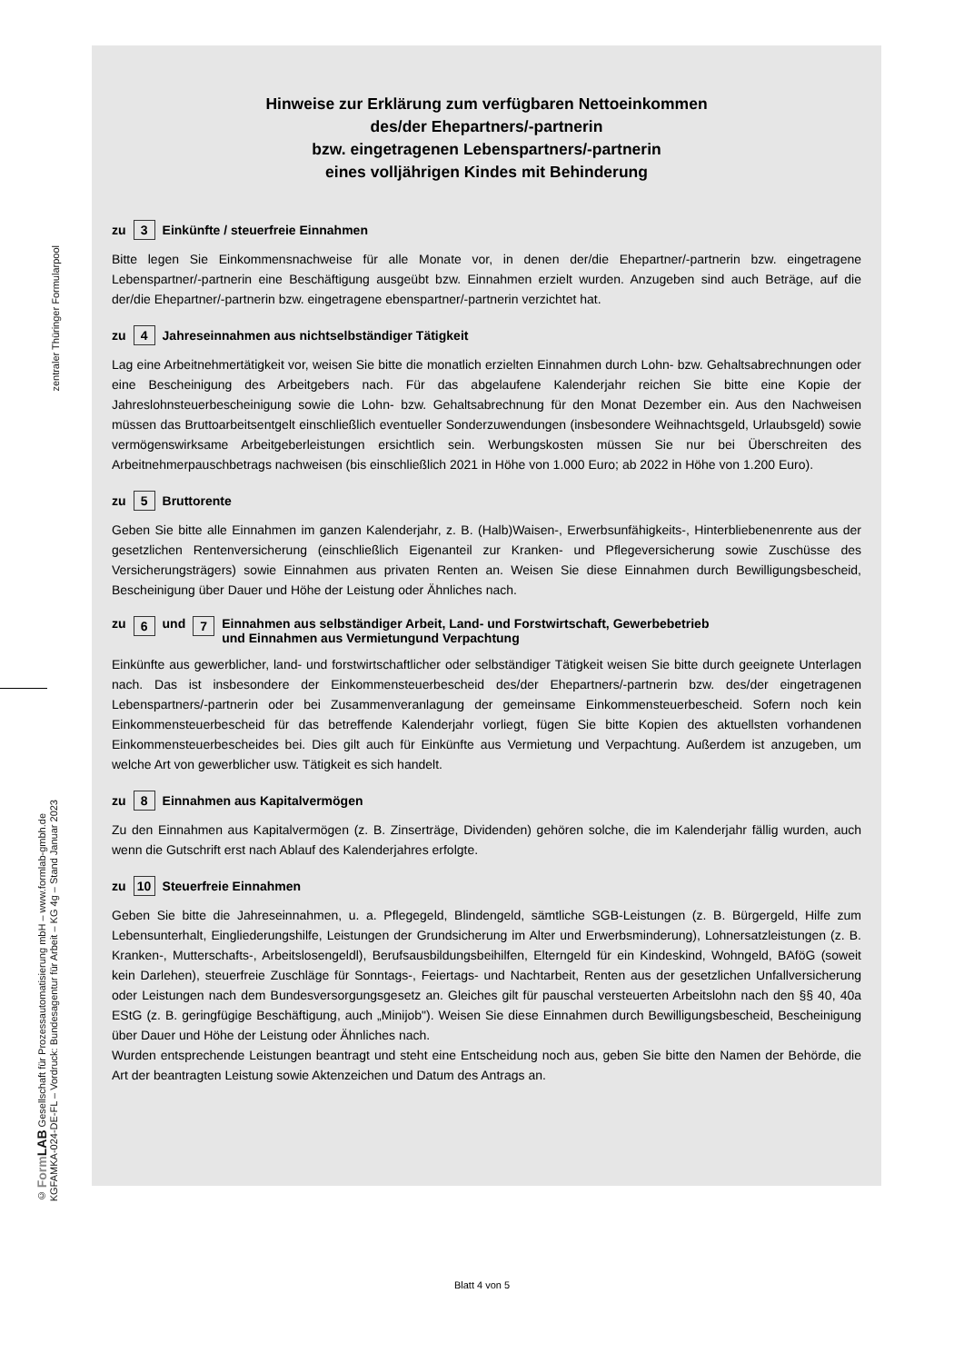zentraler Thüringer Formularpool
© Form LAB Gesellschaft für Prozessautomatisierung mbH – www.formlab-gmbh.de
KGFAMKA-024-DE-FL – Vordruck: Bundesagentur für Arbeit – KG 4g – Stand Januar 2023
Hinweise zur Erklärung zum verfügbaren Nettoeinkommen
des/der Ehepartners/-partnerin
bzw. eingetragenen Lebenspartners/-partnerin
eines volljährigen Kindes mit Behinderung
zu 3 Einkünfte / steuerfreie Einnahmen
Bitte legen Sie Einkommensnachweise für alle Monate vor, in denen der/die Ehepartner/-partnerin bzw. eingetragene Lebenspartner/-partnerin eine Beschäftigung ausgeübt bzw. Einnahmen erzielt wurden. Anzugeben sind auch Beträge, auf die der/die Ehepartner/-partnerin bzw. eingetragene ebenspartner/-partnerin verzichtet hat.
zu 4 Jahreseinnahmen aus nichtselbständiger Tätigkeit
Lag eine Arbeitnehmertätigkeit vor, weisen Sie bitte die monatlich erzielten Einnahmen durch Lohn- bzw. Gehaltsabrechnungen oder eine Bescheinigung des Arbeitgebers nach. Für das abgelaufene Kalenderjahr reichen Sie bitte eine Kopie der Jahreslohnsteuerbescheinigung sowie die Lohn- bzw. Gehaltsabrechnung für den Monat Dezember ein. Aus den Nachweisen müssen das Bruttoarbeitsentgelt einschließlich eventueller Sonder­zuwendungen (insbesondere Weihnachtsgeld, Urlaubsgeld) sowie vermögenswirksame Arbeitgeberleistungen ersichtlich sein. Werbungskosten müssen Sie nur bei Überschreiten des Arbeitnehmerpauschbetrags nachweisen (bis einschließlich 2021 in Höhe von 1.000 Euro; ab 2022 in Höhe von 1.200 Euro).
zu 5 Bruttorente
Geben Sie bitte alle Einnahmen im ganzen Kalenderjahr, z. B. (Halb)Waisen-, Erwerbsunfähigkeits-, Hinter­bliebenenrente aus der gesetzlichen Rentenversicherung (einschließlich Eigenanteil zur Kranken- und Pflege­versicherung sowie Zuschüsse des Versicherungsträgers) sowie Einnahmen aus privaten Renten an. Weisen Sie diese Einnahmen durch Bewilligungsbescheid, Bescheinigung über Dauer und Höhe der Leistung oder Ähnliches nach.
zu 6 und 7 Einnahmen aus selbständiger Arbeit, Land- und Forstwirtschaft, Gewerbebetrieb
und Einnahmen aus Vermietungund Verpachtung
Einkünfte aus gewerblicher, land- und forstwirtschaftlicher oder selbständiger Tätigkeit weisen Sie bitte durch geeignete Unterlagen nach. Das ist insbesondere der Einkommensteuerbescheid des/der Ehepartners/-partnerin bzw. des/der eingetragenen Lebenspartners/-partnerin oder bei Zusammenveranlagung der gemeinsame Ein­kommensteuerbescheid. Sofern noch kein Einkommensteuerbescheid für das betreffende Kalenderjahr vorliegt, fügen Sie bitte Kopien des aktuellsten vorhandenen Einkommensteuerbescheides bei. Dies gilt auch für Einkünfte aus Vermietung und Verpachtung. Außerdem ist anzugeben, um welche Art von gewerblicher usw. Tätigkeit es sich handelt.
zu 8 Einnahmen aus Kapitalvermögen
Zu den Einnahmen aus Kapitalvermögen (z. B. Zinserträge, Dividenden) gehören solche, die im Kalenderjahr fällig wurden, auch wenn die Gutschrift erst nach Ablauf des Kalenderjahres erfolgte.
zu 10 Steuerfreie Einnahmen
Geben Sie bitte die Jahreseinnahmen, u. a. Pflegegeld, Blindengeld, sämtliche SGB-Leistungen (z. B. Bürgergeld, Hilfe zum Lebensunterhalt, Eingliederungshilfe, Leistungen der Grundsicherung im Alter und Erwerbsminderung), Lohnersatzleistungen (z. B. Kranken-, Mutterschafts-, Arbeitslosengeldl), Berufsausbildungsbeihilfen, Elterngeld für ein Kindeskind, Wohngeld, BAföG (soweit kein Darlehen), steuerfreie Zuschläge für Sonntags-, Feiertags- und Nachtarbeit, Renten aus der gesetzlichen Unfallversicherung oder Leistungen nach dem Bundesversorgungsgesetz an. Gleiches gilt für pauschal versteuerten Arbeitslohn nach den §§ 40, 40a EStG (z. B. geringfügige Beschäftigung, auch „Minijob"). Weisen Sie diese Einnahmen durch Bewilligungsbescheid, Bescheinigung über Dauer und Höhe der Leistung oder Ähnliches nach.
Wurden entsprechende Leistungen beantragt und steht eine Entscheidung noch aus, geben Sie bitte den Namen der Behörde, die Art der beantragten Leistung sowie Aktenzeichen und Datum des Antrags an.
Blatt 4 von 5